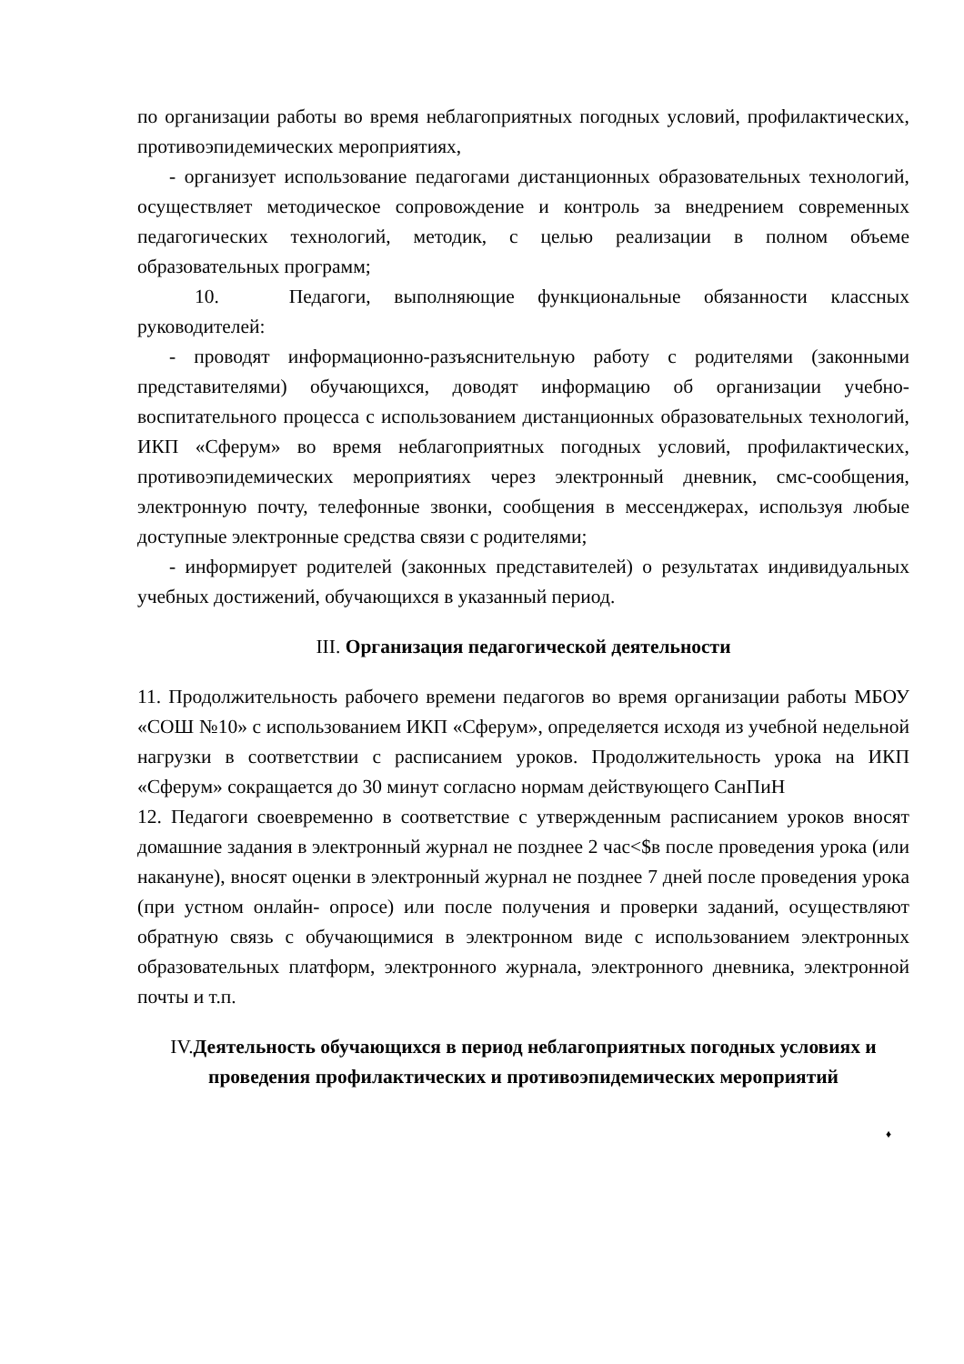по организации работы во время неблагоприятных погодных условий, профилактических, противоэпидемических мероприятиях,
- организует использование педагогами дистанционных образовательных технологий, осуществляет методическое сопровождение и контроль за внедрением современных педагогических технологий, методик, с целью реализации в полном объеме образовательных программ;
10. Педагоги, выполняющие функциональные обязанности классных руководителей:
- проводят информационно-разъяснительную работу с родителями (законными представителями) обучающихся, доводят информацию об организации учебно-воспитательного процесса с использованием дистанционных образовательных технологий, ИКП «Сферум» во время неблагоприятных погодных условий, профилактических, противоэпидемических мероприятиях через электронный дневник, смс-сообщения, электронную почту, телефонные звонки, сообщения в мессенджерах, используя любые доступные электронные средства связи с родителями;
- информирует родителей (законных представителей) о результатах индивидуальных учебных достижений, обучающихся в указанный период.
III. Организация педагогической деятельности
11. Продолжительность рабочего времени педагогов во время организации работы МБОУ «СОШ №10» с использованием ИКП «Сферум», определяется исходя из учебной недельной нагрузки в соответствии с расписанием уроков. Продолжительность урока на ИКП «Сферум» сокращается до 30 минут согласно нормам действующего СанПиН
12. Педагоги своевременно в соответствие с утвержденным расписанием уроков вносят домашние задания в электронный журнал не позднее 2 час<$в после проведения урока (или накануне), вносят оценки в электронный журнал не позднее 7 дней после проведения урока (при устном онлайн- опросе) или после получения и проверки заданий, осуществляют обратную связь с обучающимися в электронном виде с использованием электронных образовательных платформ, электронного журнала, электронного дневника, электронной почты и т.п.
IV. Деятельность обучающихся в период неблагоприятных погодных условиях и проведения профилактических и противоэпидемических мероприятий
♦